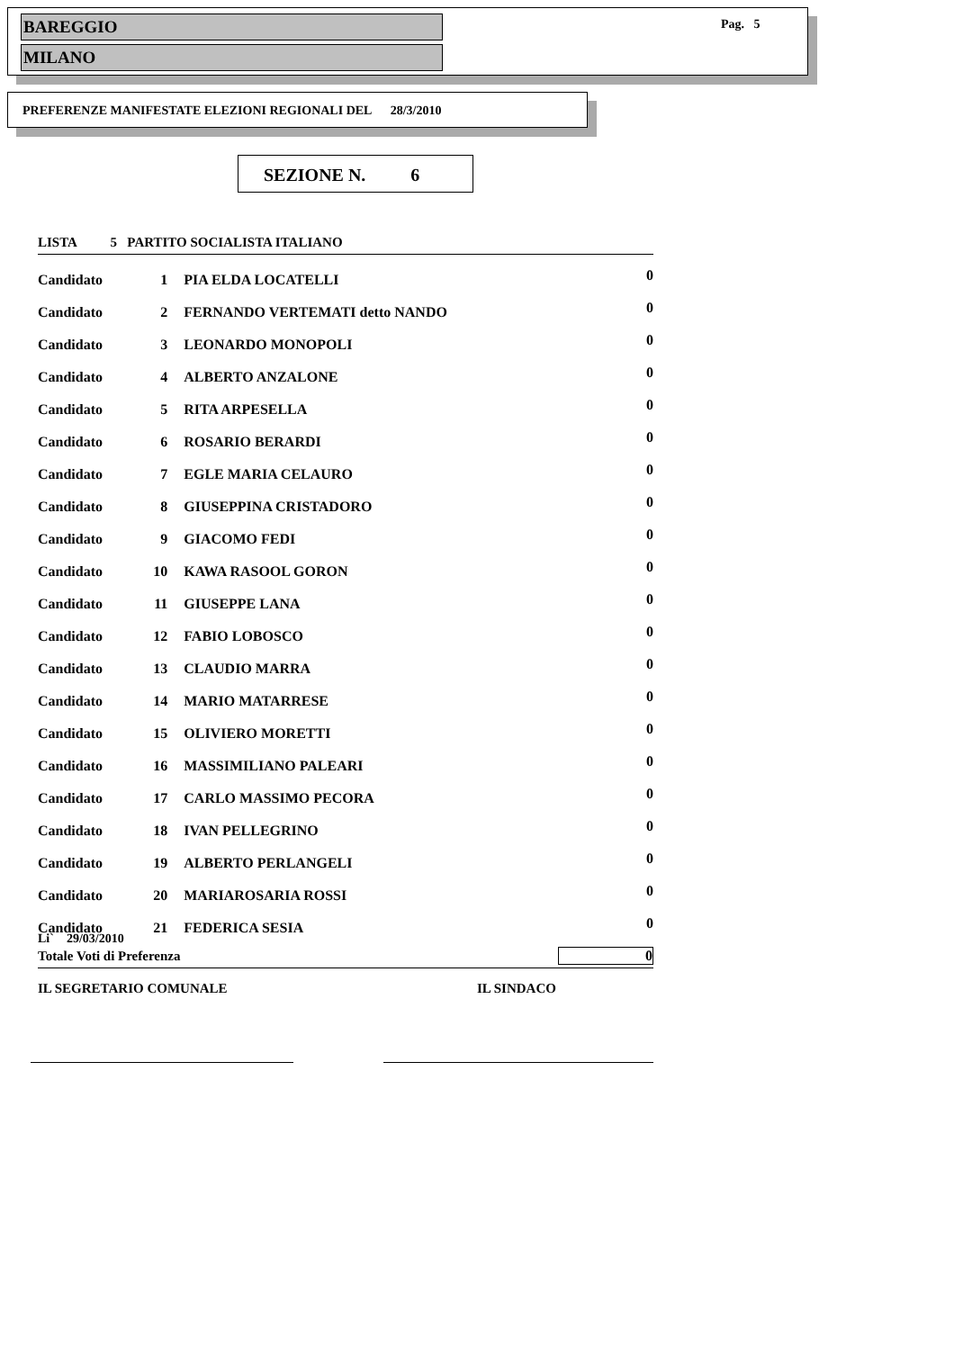BAREGGIO
MILANO
Pag. 5
PREFERENZE MANIFESTATE ELEZIONI REGIONALI DEL 28/3/2010
SEZIONE N. 6
| LISTA 5 PARTITO SOCIALISTA ITALIANO | | | |
| Candidato | 1 | PIA ELDA LOCATELLI | 0 |
| Candidato | 2 | FERNANDO VERTEMATI detto NANDO | 0 |
| Candidato | 3 | LEONARDO MONOPOLI | 0 |
| Candidato | 4 | ALBERTO ANZALONE | 0 |
| Candidato | 5 | RITA ARPESELLA | 0 |
| Candidato | 6 | ROSARIO BERARDI | 0 |
| Candidato | 7 | EGLE MARIA CELAURO | 0 |
| Candidato | 8 | GIUSEPPINA CRISTADORO | 0 |
| Candidato | 9 | GIACOMO FEDI | 0 |
| Candidato | 10 | KAWA RASOOL GORON | 0 |
| Candidato | 11 | GIUSEPPE LANA | 0 |
| Candidato | 12 | FABIO LOBOSCO | 0 |
| Candidato | 13 | CLAUDIO MARRA | 0 |
| Candidato | 14 | MARIO MATARRESE | 0 |
| Candidato | 15 | OLIVIERO MORETTI | 0 |
| Candidato | 16 | MASSIMILIANO PALEARI | 0 |
| Candidato | 17 | CARLO MASSIMO PECORA | 0 |
| Candidato | 18 | IVAN PELLEGRINO | 0 |
| Candidato | 19 | ALBERTO PERLANGELI | 0 |
| Candidato | 20 | MARIAROSARIA ROSSI | 0 |
| Candidato | 21 | FEDERICA SESIA | 0 |
| Totale Voti di Preferenza | | | 0 |
Li` 29/03/2010
IL SEGRETARIO COMUNALE IL SINDACO